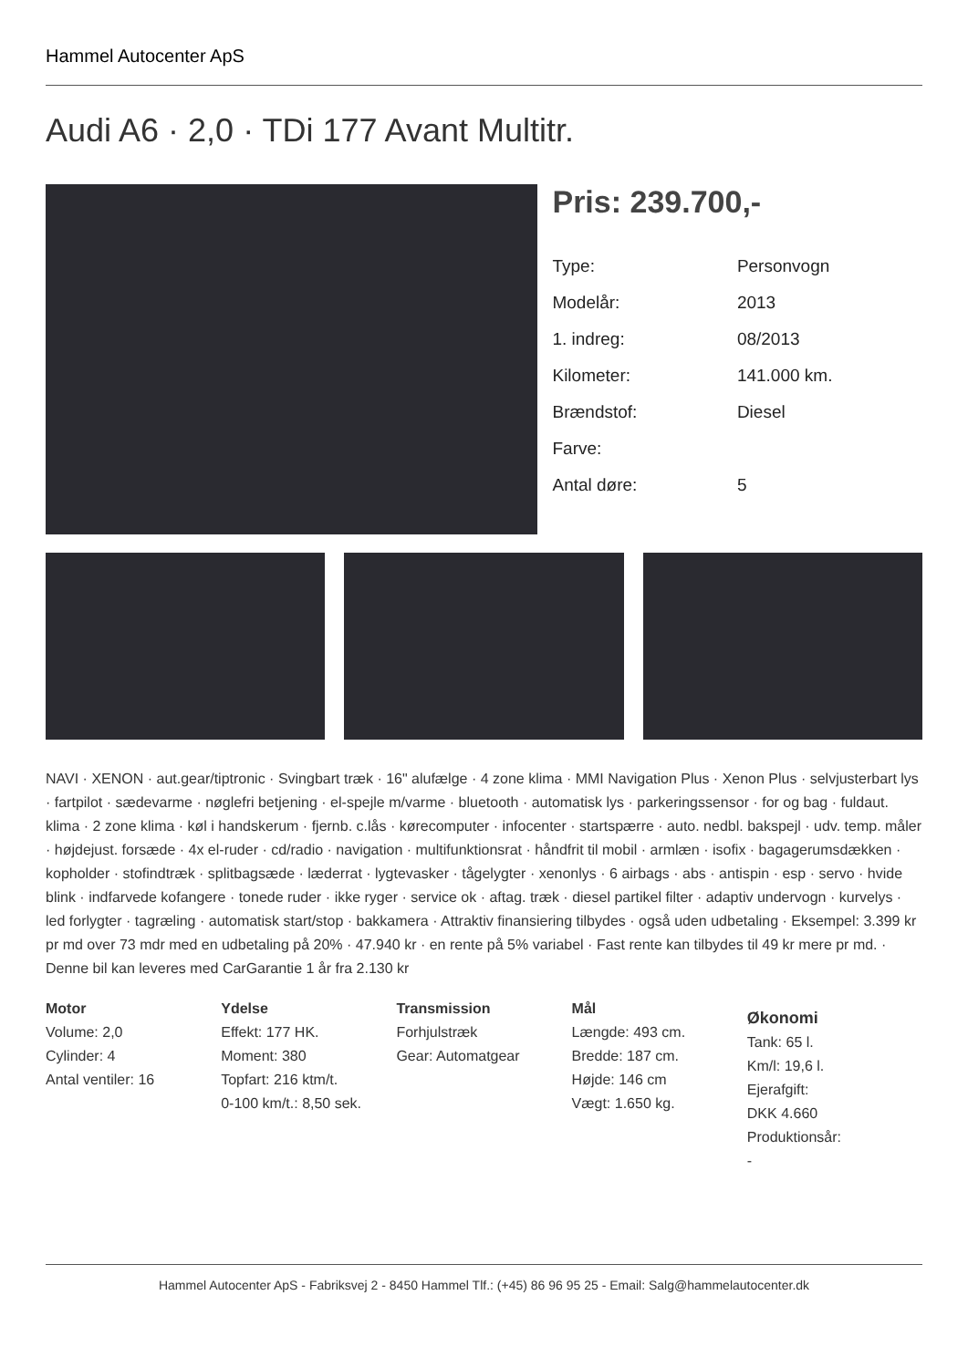Hammel Autocenter ApS
Audi A6 · 2,0 · TDi 177 Avant Multitr.
Pris: 239.700,-
| Type: | Personvogn |
| Modelår: | 2013 |
| 1. indreg: | 08/2013 |
| Kilometer: | 141.000 km. |
| Brændstof: | Diesel |
| Farve: | |
| Antal døre: | 5 |
NAVI · XENON · aut.gear/tiptronic · Svingbart træk · 16" alufælge · 4 zone klima · MMI Navigation Plus · Xenon Plus · selvjusterbart lys · fartpilot · sædevarme · nøglefri betjening · el-spejle m/varme · bluetooth · automatisk lys · parkeringssensor · for og bag · fuldaut. klima · 2 zone klima · køl i handskerum · fjernb. c.lås · kørecomputer · infocenter · startspærre · auto. nedbl. bakspejl · udv. temp. måler · højdejust. forsæde · 4x el-ruder · cd/radio · navigation · multifunktionsrat · håndfrit til mobil · armlæn · isofix · bagagerumsdækken · kopholder · stofindtræk · splitbagsæde · læderrat · lygtevasker · tågelygter · xenonlys · 6 airbags · abs · antispin · esp · servo · hvide blink · indfarvede kofangere · tonede ruder · ikke ryger · service ok · aftag. træk · diesel partikel filter · adaptiv undervogn · kurvelys · led forlygter · tagræling · automatisk start/stop · bakkamera · Attraktiv finansiering tilbydes · også uden udbetaling · Eksempel: 3.399 kr pr md over 73 mdr med en udbetaling på 20% · 47.940 kr · en rente på 5% variabel · Fast rente kan tilbydes til 49 kr mere pr md. · Denne bil kan leveres med CarGarantie 1 år fra 2.130 kr
Motor
Volume: 2,0
Cylinder: 4
Antal ventiler: 16
Ydelse
Effekt: 177 HK.
Moment: 380
Topfart: 216 ktm/t.
0-100 km/t.: 8,50 sek.
Transmission
Forhjulstræk
Gear: Automatgear
Mål
Længde: 493 cm.
Bredde: 187 cm.
Højde: 146 cm
Vægt: 1.650 kg.
Økonomi
Tank: 65 l.
Km/l: 19,6 l.
Ejerafgift:
DKK 4.660
Produktionsår:
-
Hammel Autocenter ApS - Fabriksvej 2 - 8450 Hammel Tlf.: (+45) 86 96 95 25 - Email: Salg@hammelautocenter.dk